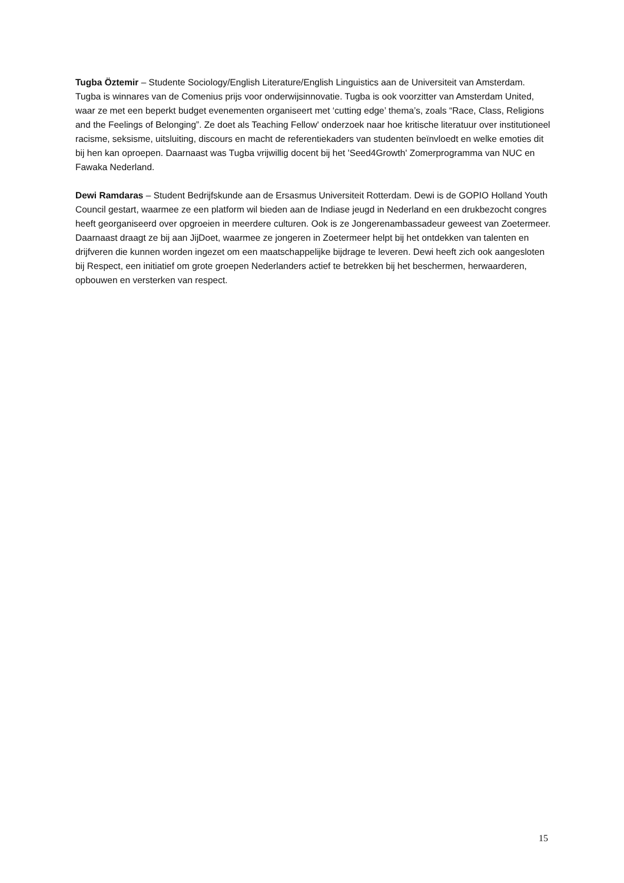Tugba Öztemir – Studente Sociology/English Literature/English Linguistics aan de Universiteit van Amsterdam. Tugba is winnares van de Comenius prijs voor onderwijsinnovatie. Tugba is ook voorzitter van Amsterdam United, waar ze met een beperkt budget evenementen organiseert met ‘cutting edge’ thema’s, zoals “Race, Class, Religions and the Feelings of Belonging”. Ze doet als Teaching Fellow' onderzoek naar hoe kritische literatuur over institutioneel racisme, seksisme, uitsluiting, discours en macht de referentiekaders van studenten beïnvloedt en welke emoties dit bij hen kan oproepen. Daarnaast was Tugba vrijwillig docent bij het 'Seed4Growth' Zomerprogramma van NUC en Fawaka Nederland.
Dewi Ramdaras – Student Bedrijfskunde aan de Ersasmus Universiteit Rotterdam. Dewi is de GOPIO Holland Youth Council gestart, waarmee ze een platform wil bieden aan de Indiase jeugd in Nederland en een drukbezocht congres heeft georganiseerd over opgroeien in meerdere culturen. Ook is ze Jongerenambassadeur geweest van Zoetermeer. Daarnaast draagt ze bij aan JijDoet, waarmee ze jongeren in Zoetermeer helpt bij het ontdekken van talenten en drijfveren die kunnen worden ingezet om een maatschappelijke bijdrage te leveren. Dewi heeft zich ook aangesloten bij Respect, een initiatief om grote groepen Nederlanders actief te betrekken bij het beschermen, herwaarderen, opbouwen en versterken van respect.
15